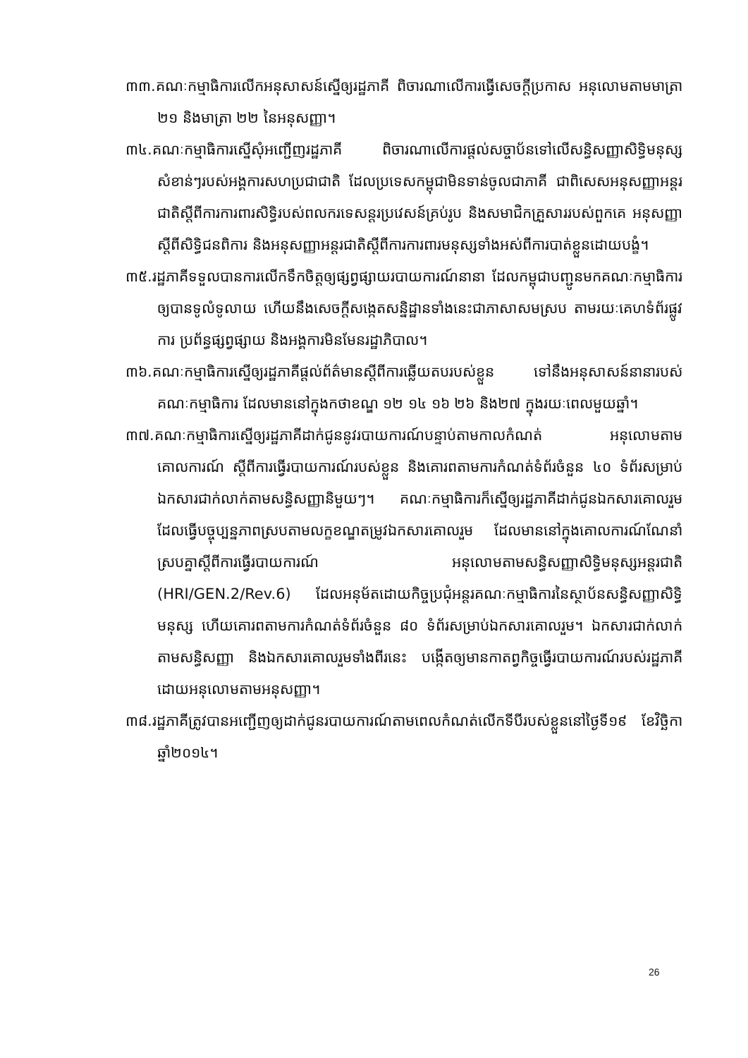៣៣.គណៈកម្មាធិការលើកអនុសាសន៍ស្នើឲ្យរដ្ឋភាគី ពិចារណាលើការធ្វើសេចក្តីប្រកាស អនុលោមតាមមាត្រា ២១ និងមាត្រា ២២ នៃអនុសញ្ញា។
៣៤.គណៈកម្មាធិការស្នើសុំអញ្ជើញរដ្ឋភាគី ពិចារណាលើការផ្តល់សច្ចាប័នទៅលើសន្ធិសញ្ញាសិទ្ធិមនុស្សសំខាន់ៗរបស់អង្គការសហប្រជាជាតិ ដែលប្រទេសកម្ពុជាមិនទាន់ចូលជាភាគី ជាពិសេសអនុសញ្ញាអន្តរជាតិស្តីពីការការពារសិទ្ធិរបស់ពលករទេសន្តរប្រវេសន៍គ្រប់រូប និងសមាជិកគ្រួសាររបស់ពួកគេ អនុសញ្ញាស្តីពីសិទ្ធិជនពិការ និងអនុសញ្ញាអន្តរជាតិស្តីពីការការពារមនុស្សទាំងអស់ពីការបាត់ខ្លួនដោយបង្ខំ។
៣៥.រដ្ឋភាគីទទួលបានការលើកទឹកចិត្តឲ្យផ្សព្វផ្សាយរបាយការណ៍នានា ដែលកម្ពុជាបញ្ជូនមកគណៈកម្មាធិការឲ្យបានទូលំទូលាយ ហើយនឹងសេចក្តីសង្កេតសន្និដ្ឋានទាំងនេះជាភាសាសមស្រប តាមរយៈគេហទំព័រផ្លូវការ ប្រព័ន្ធផ្សព្វផ្សាយ និងអង្គការមិនមែនរដ្ឋាភិបាល។
៣៦.គណៈកម្មាធិការស្នើឲ្យរដ្ឋភាគីផ្តល់ព័ត៌មានស្តីពីការឆ្លើយតបរបស់ខ្លួន ទៅនឹងអនុសាសន៍នានារបស់គណៈកម្មាធិការ ដែលមាននៅក្នុងកថាខណ្ឌ ១២ ១៤ ១៦ ២៦ និង២៧ ក្នុងរយៈពេលមួយឆ្នាំ។
៣៧.គណៈកម្មាធិការស្នើឲ្យរដ្ឋភាគីដាក់ជូននូវរបាយការណ៍បន្ទាប់តាមកាលកំណត់ អនុលោមតាមគោលការណ៍ ស្តីពីការធ្វើរបាយការណ៍របស់ខ្លួន និងគោរពតាមការកំណត់ទំព័រចំនួន ៤០ ទំព័រសម្រាប់ឯកសារជាក់លាក់តាមសន្ធិសញ្ញានិមួយៗ។ គណៈកម្មាធិការក៏ស្នើឲ្យរដ្ឋភាគីដាក់ជូនឯកសារគោលរួម ដែលធ្វើបច្ចុប្បន្នភាពស្របតាមលក្ខខណ្ឌតម្រូវឯកសារគោលរួម ដែលមាននៅក្នុងគោលការណ៍ណែនាំស្របគ្នាស្តីពីការធ្វើរបាយការណ៍ អនុលោមតាមសន្ធិសញ្ញាសិទ្ធិមនុស្សអន្តរជាតិ (HRI/GEN.2/Rev.6) ដែលអនុម័តដោយកិច្ចប្រជុំអន្តរគណៈកម្មាធិការនៃស្ថាប័នសន្ធិសញ្ញាសិទ្ធិមនុស្ស ហើយគោរពតាមការកំណត់ទំព័រចំនួន ៨០ ទំព័រសម្រាប់ឯកសារគោលរួម។ ឯកសារជាក់លាក់តាមសន្ធិសញ្ញា និងឯកសារគោលរួមទាំងពីរនេះ បង្កើតឲ្យមានកាតព្វកិច្ចធ្វើរបាយការណ៍របស់រដ្ឋភាគី ដោយអនុលោមតាមអនុសញ្ញា។
៣៨.រដ្ឋភាគីត្រូវបានអញ្ជើញឲ្យដាក់ជូនរបាយការណ៍តាមពេលកំណត់លើកទីបីរបស់ខ្លួននៅថ្ងៃទី១៩ ខែវិច្ឆិកា ឆ្នាំ២០១៤។
26